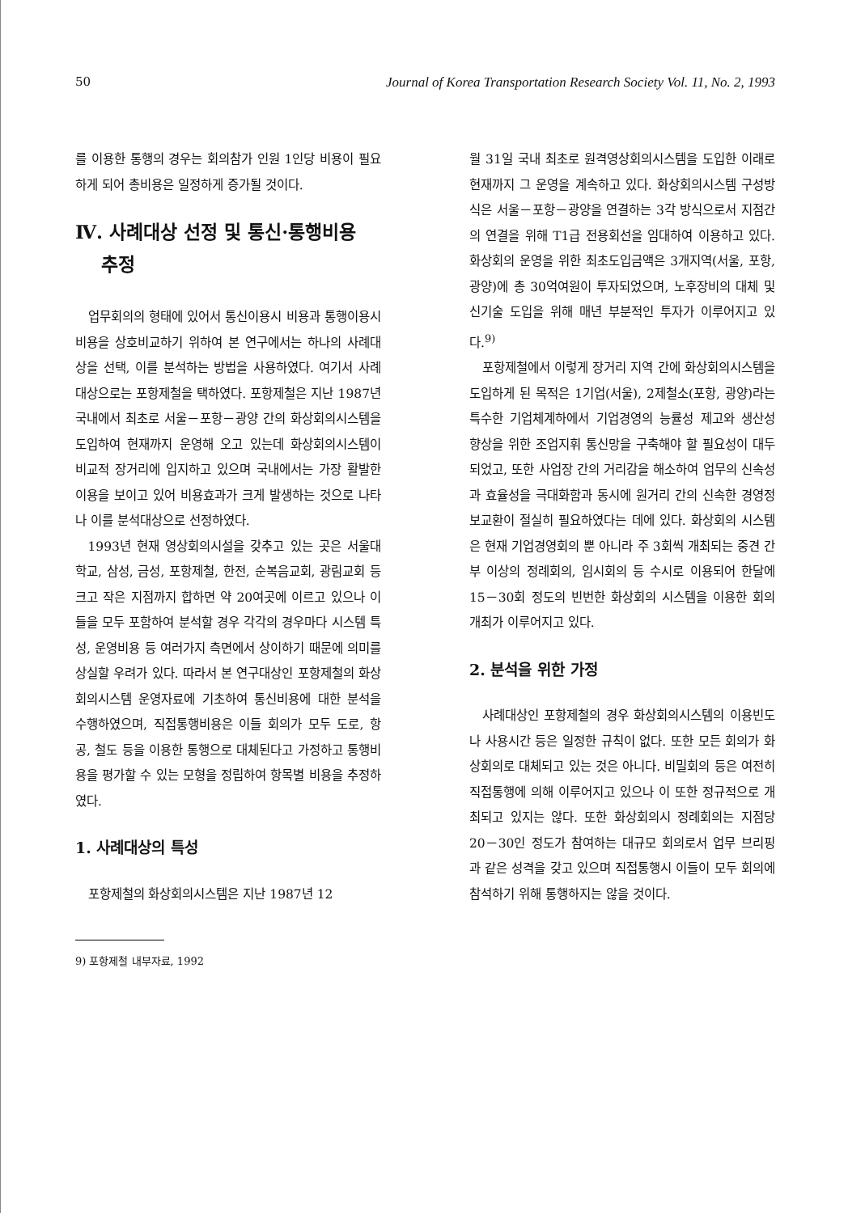50 Journal of Korea Transportation Research Society Vol. 11, No. 2, 1993
를 이용한 통행의 경우는 회의참가 인원 1인당 비용이 필요하게 되어 총비용은 일정하게 증가될 것이다.
Ⅳ. 사례대상 선정 및 통신·통행비용
추정
업무회의의 형태에 있어서 통신이용시 비용과 통행이용시 비용을 상호비교하기 위하여 본 연구에서는 하나의 사례대상을 선택, 이를 분석하는 방법을 사용하였다. 여기서 사례대상으로는 포항제철을 택하였다. 포항제철은 지난 1987년 국내에서 최초로 서울－포항－광양 간의 화상회의시스템을 도입하여 현재까지 운영해 오고 있는데 화상회의시스템이 비교적 장거리에 입지하고 있으며 국내에서는 가장 활발한 이용을 보이고 있어 비용효과가 크게 발생하는 것으로 나타나 이를 분석대상으로 선정하였다.
1993년 현재 영상회의시설을 갖추고 있는 곳은 서울대학교, 삼성, 금성, 포항제철, 한전, 순복음교회, 광림교회 등 크고 작은 지점까지 합하면 약 20여곳에 이르고 있으나 이들을 모두 포함하여 분석할 경우 각각의 경우마다 시스템 특성, 운영비용 등 여러가지 측면에서 상이하기 때문에 의미를 상실할 우려가 있다. 따라서 본 연구대상인 포항제철의 화상회의시스템 운영자료에 기초하여 통신비용에 대한 분석을 수행하였으며, 직접통행비용은 이들 회의가 모두 도로, 항공, 철도 등을 이용한 통행으로 대체된다고 가정하고 통행비용을 평가할 수 있는 모형을 정립하여 항목별 비용을 추정하였다.
1. 사례대상의 특성
포항제철의 화상회의시스템은 지난 1987년 12
9) 포항제철 내부자료, 1992
월 31일 국내 최초로 원격영상회의시스템을 도입한 이래로 현재까지 그 운영을 계속하고 있다. 화상회의시스템 구성방식은 서울－포항－광양을 연결하는 3각 방식으로서 지점간의 연결을 위해 T1급 전용회선을 임대하여 이용하고 있다. 화상회의 운영을 위한 최초도입금액은 3개지역(서울, 포항, 광양)에 총 30억여원이 투자되었으며, 노후장비의 대체 및 신기술 도입을 위해 매년 부분적인 투자가 이루어지고 있다.<sup>9)</sup>
포항제철에서 이렇게 장거리 지역 간에 화상회의시스템을 도입하게 된 목적은 1기업(서울), 2제철소(포항, 광양)라는 특수한 기업체계하에서 기업경영의 능률성 제고와 생산성 향상을 위한 조업지휘 통신망을 구축해야 할 필요성이 대두되었고, 또한 사업장 간의 거리감을 해소하여 업무의 신속성과 효율성을 극대화함과 동시에 원거리 간의 신속한 경영정보교환이 절실히 필요하였다는 데에 있다. 화상회의 시스템은 현재 기업경영회의 뿐 아니라 주 3회씩 개최되는 중견 간부 이상의 정례회의, 임시회의 등 수시로 이용되어 한달에 15－30회 정도의 빈번한 화상회의 시스템을 이용한 회의개최가 이루어지고 있다.
2. 분석을 위한 가정
사례대상인 포항제철의 경우 화상회의시스템의 이용빈도나 사용시간 등은 일정한 규칙이 없다. 또한 모든 회의가 화상회의로 대체되고 있는 것은 아니다. 비밀회의 등은 여전히 직접통행에 의해 이루어지고 있으나 이 또한 정규적으로 개최되고 있지는 않다. 또한 화상회의시 정례회의는 지점당 20－30인 정도가 참여하는 대규모 회의로서 업무 브리핑과 같은 성격을 갖고 있으며 직접통행시 이들이 모두 회의에 참석하기 위해 통행하지는 않을 것이다.